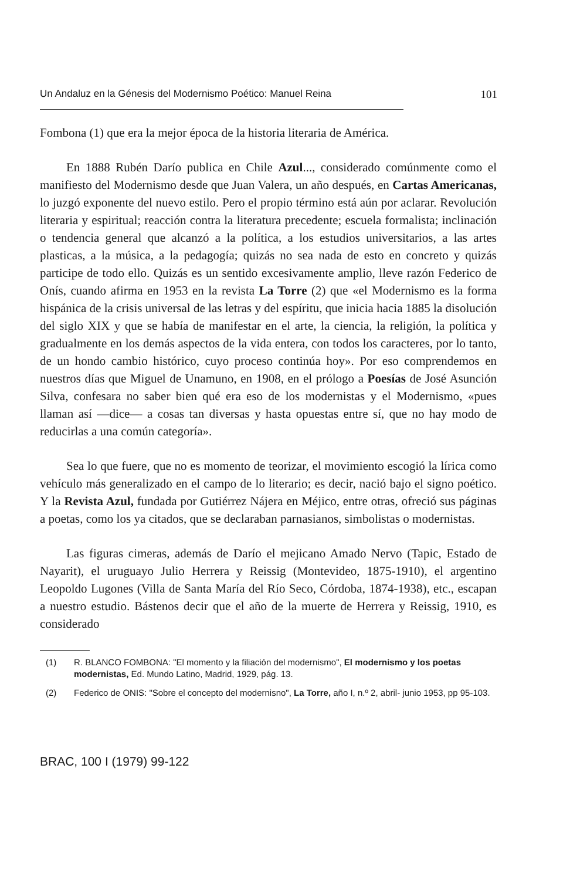Un Andaluz en la Génesis del Modernismo Poético: Manuel Reina 101
Fombona (1) que era la mejor época de la historia literaria de América.
En 1888 Rubén Darío publica en Chile Azul..., considerado comúnmente como el manifiesto del Modernismo desde que Juan Valera, un año después, en Cartas Americanas, lo juzgó exponente del nuevo estilo. Pero el propio término está aún por aclarar. Revolución literaria y espiritual; reacción contra la literatura precedente; escuela formalista; inclinación o tendencia general que alcanzó a la política, a los estudios universitarios, a las artes plasticas, a la música, a la pedagogía; quizás no sea nada de esto en concreto y quizás participe de todo ello. Quizás es un sentido excesivamente amplio, lleve razón Federico de Onís, cuando afirma en 1953 en la revista La Torre (2) que «el Modernismo es la forma hispánica de la crisis universal de las letras y del espíritu, que inicia hacia 1885 la disolución del siglo XIX y que se había de manifestar en el arte, la ciencia, la religión, la política y gradualmente en los demás aspectos de la vida entera, con todos los caracteres, por lo tanto, de un hondo cambio histórico, cuyo proceso continúa hoy». Por eso comprendemos en nuestros días que Miguel de Unamuno, en 1908, en el prólogo a Poesías de José Asunción Silva, confesara no saber bien qué era eso de los modernistas y el Modernismo, «pues llaman así —dice— a cosas tan diversas y hasta opuestas entre sí, que no hay modo de reducirlas a una común categoría».
Sea lo que fuere, que no es momento de teorizar, el movimiento escogió la lírica como vehículo más generalizado en el campo de lo literario; es decir, nació bajo el signo poético. Y la Revista Azul, fundada por Gutiérrez Nájera en Méjico, entre otras, ofreció sus páginas a poetas, como los ya citados, que se declaraban parnasianos, simbolistas o modernistas.
Las figuras cimeras, además de Darío el mejicano Amado Nervo (Tapic, Estado de Nayarit), el uruguayo Julio Herrera y Reissig (Montevideo, 1875-1910), el argentino Leopoldo Lugones (Villa de Santa María del Río Seco, Córdoba, 1874-1938), etc., escapan a nuestro estudio. Bástenos decir que el año de la muerte de Herrera y Reissig, 1910, es considerado
(1) R. BLANCO FOMBONA: "El momento y la filiación del modernismo", El modernismo y los poetas modernistas, Ed. Mundo Latino, Madrid, 1929, pág. 13.
(2) Federico de ONIS: "Sobre el concepto del modernisno", La Torre, año I, n.º 2, abril- junio 1953, pp 95-103.
BRAC, 100 I (1979) 99-122